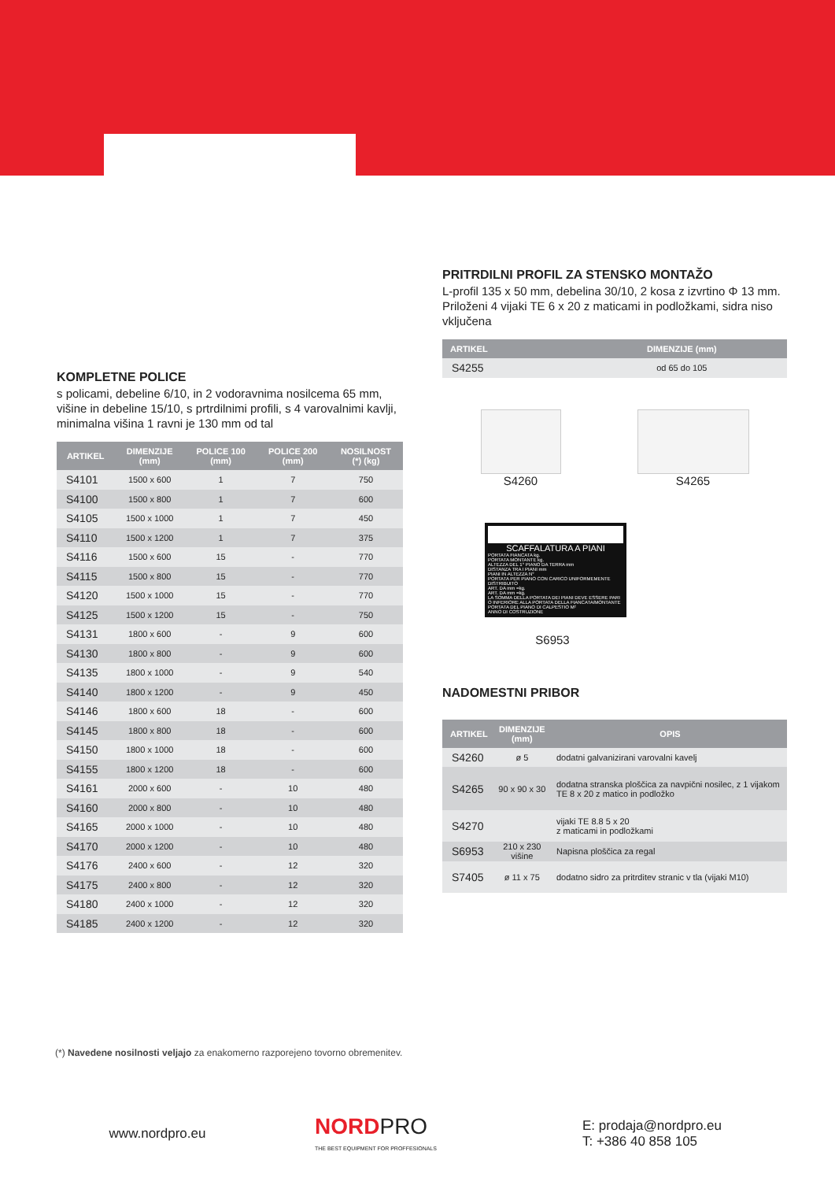KOMPLETNE POLICE
s policami, debeline 6/10, in 2 vodoravnima nosilcema 65 mm, višine in debeline 15/10, s prtrdilnimi profili, s 4 varovalnimi kavlji, minimalna višina 1 ravni je 130 mm od tal
| ARTIKEL | DIMENZIJE (mm) | POLICE 100 (mm) | POLICE 200 (mm) | NOSILNOST (*) (kg) |
| --- | --- | --- | --- | --- |
| S4101 | 1500 x 600 | 1 | 7 | 750 |
| S4100 | 1500 x 800 | 1 | 7 | 600 |
| S4105 | 1500 x 1000 | 1 | 7 | 450 |
| S4110 | 1500 x 1200 | 1 | 7 | 375 |
| S4116 | 1500 x 600 | 15 | - | 770 |
| S4115 | 1500 x 800 | 15 | - | 770 |
| S4120 | 1500 x 1000 | 15 | - | 770 |
| S4125 | 1500 x 1200 | 15 | - | 750 |
| S4131 | 1800 x 600 | - | 9 | 600 |
| S4130 | 1800 x 800 | - | 9 | 600 |
| S4135 | 1800 x 1000 | - | 9 | 540 |
| S4140 | 1800 x 1200 | - | 9 | 450 |
| S4146 | 1800 x 600 | 18 | - | 600 |
| S4145 | 1800 x 800 | 18 | - | 600 |
| S4150 | 1800 x 1000 | 18 | - | 600 |
| S4155 | 1800 x 1200 | 18 | - | 600 |
| S4161 | 2000 x 600 | - | 10 | 480 |
| S4160 | 2000 x 800 | - | 10 | 480 |
| S4165 | 2000 x 1000 | - | 10 | 480 |
| S4170 | 2000 x 1200 | - | 10 | 480 |
| S4176 | 2400 x 600 | - | 12 | 320 |
| S4175 | 2400 x 800 | - | 12 | 320 |
| S4180 | 2400 x 1000 | - | 12 | 320 |
| S4185 | 2400 x 1200 | - | 12 | 320 |
PRITRDILNI PROFIL ZA STENSKO MONTAŽO
L-profil 135 x 50 mm, debelina 30/10, 2 kosa z izvrtino Φ 13 mm. Priloženi 4 vijaki TE 6 x 20 z maticami in podložkami, sidra niso vključena
| ARTIKEL | DIMENZIJE (mm) |
| --- | --- |
| S4255 | od 65 do 105 |
S4260 S4265
SCAFFALATURA A PIANI
PORTATA FIANCATA kg.
PORTATA MONTANTE kg.
ALTEZZA DEL 1° PIANO DA TERRA mm
DISTANZA TRA I PIANI mm
PIANI IN ALTEZZA N°
PORTATA PER PIANO CON CARICO UNIFORMEMENTE DISTRIBUITO
ART. DA mm =kg.
ART. DA mm =kg.
LA SOMMA DELLA PORTATA DEI PIANI DEVE ESSERE PARI O INFERIORE ALLA PORTATA DELLA FIANCATA/MONTANTE
PORTATA DEL PIANO DI CALPESTIO M²
ANNO DI COSTRUZIONE
S6953
NADOMESTNI PRIBOR
| ARTIKEL | DIMENZIJE (mm) | OPIS |
| --- | --- | --- |
| S4260 | ø 5 | dodatni galvanizirani varovalni kavelj |
| S4265 | 90 x 90 x 30 | dodatna stranska ploščica za navpični nosilec, z 1 vijakom TE 8 x 20 z matico in podložko |
| S4270 | | vijaki TE 8.8 5 x 20 z maticami in podložkami |
| S6953 | 210 x 230 višine | Napisna ploščica za regal |
| S7405 | ø 11 x 75 | dodatno sidro za pritrditev stranic v tla (vijaki M10) |
(*) Navedene nosilnosti veljajo za enakomerno razporejeno tovorno obremenitev.
www.nordpro.eu
NORD PRO
THE BEST EQUIPMENT FOR PROFFESIONALS
E: prodaja@nordpro.eu
T: +386 40 858 105